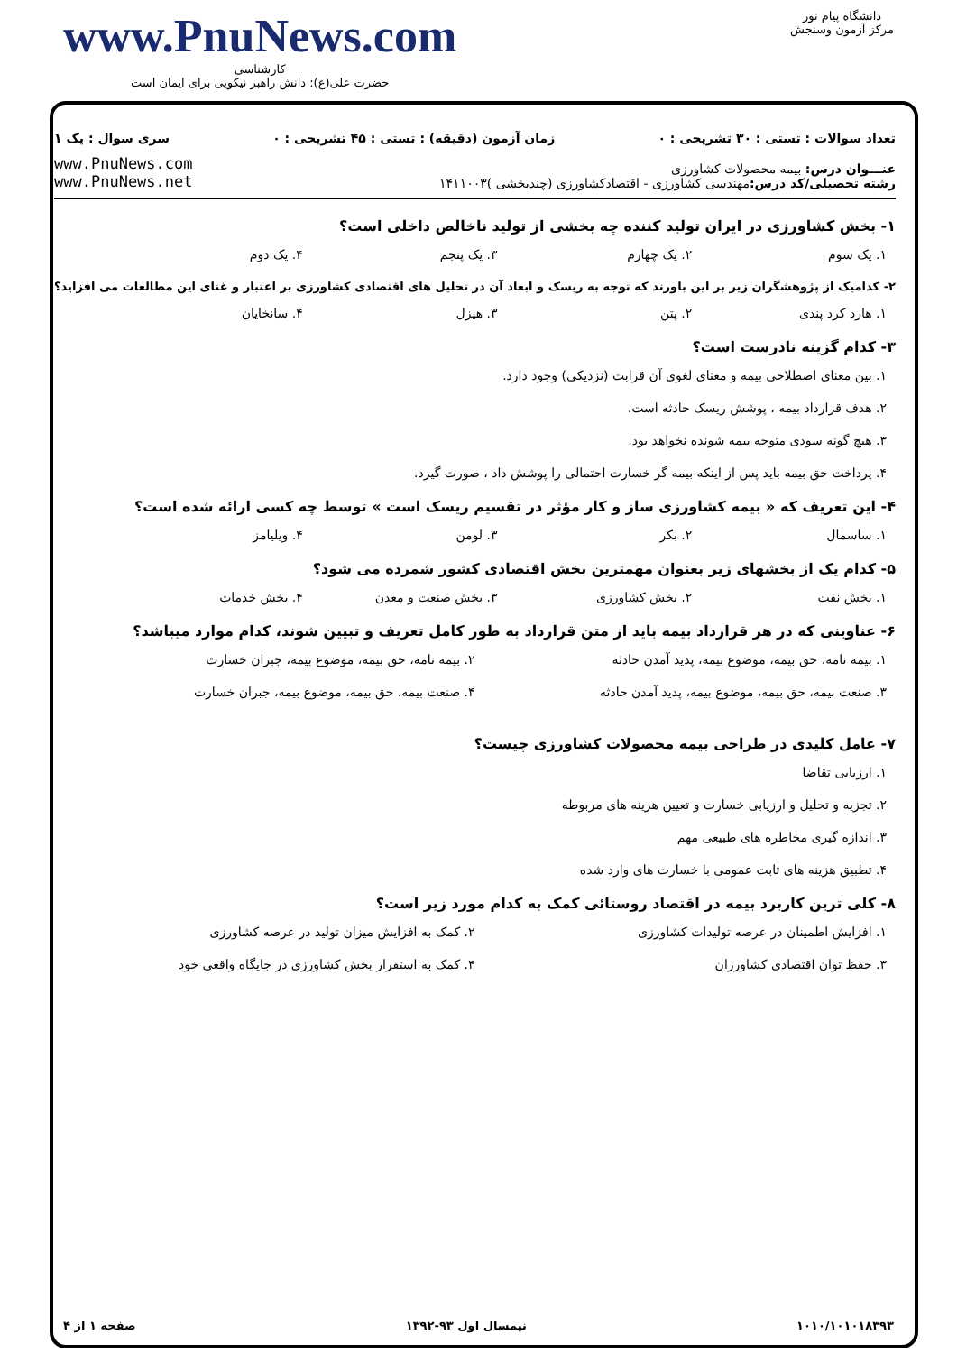دانشگاه پیام نور
مرکز آزمون وسنجش
www.PnuNews.com
کارشناسی
حضرت علی(ع): دانش راهبر نیکویی برای ایمان است
تعداد سوالات : تستی : ۳۰ تشریحی : ۰ زمان آزمون (دقیقه) : تستی : ۴۵ تشریحی : ۰ سری سوال : یک ۱
عنـــوان درس: بیمه محصولات کشاورزی
رشته تحصیلی/کد درس: مهندسی کشاورزی - اقتصادکشاورزی (چندبخشی )۱۴۱۱۰۰۳
www.PnuNews.com
www.PnuNews.net
۱- بخش کشاورزی در ایران تولید کننده چه بخشی از تولید ناخالص داخلی است؟
۱. یک سوم ۲. یک چهارم ۳. یک پنجم ۴. یک دوم
۲- کدامیک از پژوهشگران زیر بر این باورند که توجه به ریسک و ابعاد آن در تحلیل های اقتصادی کشاورزی بر اعتبار و غنای این مطالعات می افزاید؟
۱. هارد کرد پندی ۲. پتن ۳. هیزل ۴. سانخایان
۳- کدام گزینه نادرست است؟
۱. بین معنای اصطلاحی بیمه و معنای لغوی آن قرابت (نزدیکی) وجود دارد.
۲. هدف قرارداد بیمه ، پوشش ریسک حادثه است.
۳. هیچ گونه سودی متوجه بیمه شونده نخواهد بود.
۴. پرداخت حق بیمه باید پس از اینکه بیمه گر خسارت احتمالی را پوشش داد ، صورت گیرد.
۴- این تعریف که « بیمه کشاورزی ساز و کار مؤثر در تقسیم ریسک است » توسط چه کسی ارائه شده است؟
۱. ساسمال ۲. بکر ۳. لومن ۴. ویلیامز
۵- کدام یک از بخشهای زیر بعنوان مهمترین بخش اقتصادی کشور شمرده می شود؟
۱. بخش نفت ۲. بخش کشاورزی ۳. بخش صنعت و معدن ۴. بخش خدمات
۶- عناوینی که در هر قرارداد بیمه باید از متن قرارداد به طور کامل تعریف و تبیین شوند، کدام موارد میباشد؟
۱. بیمه نامه، حق بیمه، موضوع بیمه، پدید آمدن حادثه ۲. بیمه نامه، حق بیمه، موضوع بیمه، جبران خسارت ۳. صنعت بیمه، حق بیمه، موضوع بیمه، پدید آمدن حادثه ۴. صنعت بیمه، حق بیمه، موضوع بیمه، جبران خسارت
۷- عامل کلیدی در طراحی بیمه محصولات کشاورزی چیست؟
۱. ارزیابی تقاضا
۲. تجزیه و تحلیل و ارزیابی خسارت و تعیین هزینه های مربوطه
۳. اندازه گیری مخاطره های طبیعی مهم
۴. تطبیق هزینه های ثابت عمومی با خسارت های وارد شده
۸- کلی ترین کاربرد بیمه در اقتصاد روستائی کمک به کدام مورد زیر است؟
۱. افزایش اطمینان در عرصه تولیدات کشاورزی ۲. کمک به افزایش میزان تولید در عرصه کشاورزی ۳. حفظ توان اقتصادی کشاورزان ۴. کمک به استقرار بخش کشاورزی در جایگاه واقعی خود
۱۰۱۰/۱۰۱۰۱۸۳۹۳ نیمسال اول ۹۳-۱۳۹۲ صفحه ۱ از ۴